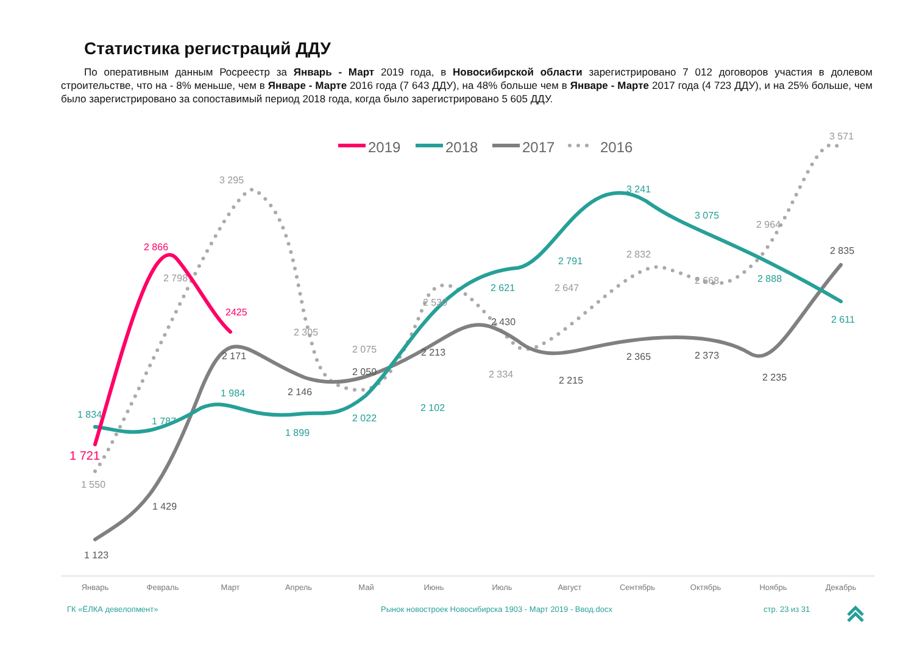Статистика регистраций ДДУ
По оперативным данным Росреестр за Январь - Март 2019 года, в Новосибирской области зарегистрировано 7 012 договоров участия в долевом строительстве, что на - 8% меньше, чем в Январе - Марте 2016 года (7 643 ДДУ), на 48% больше чем в Январе - Марте 2017 года (4 723 ДДУ), и на 25% больше, чем было зарегистрировано за сопоставимый период 2018 года, когда было зарегистрировано 5 605 ДДУ.
2019
2018
2017
2016
2 866
2425
1 721
1 834
1 787
1 984
1 899
2 022
2 102
2 621
2 791
3 241
3 075
2 888
2 611
1 123
1 429
2 171
2 146
2 050
2 213
2 430
2 215
2 365
2 373
2 235
2 835
1 550
2 798
3 295
2 305
2 075
2 530
2 334
2 647
2 832
2 668
2 964
3 571
Январь
Февраль
Март
Апрель
Май
Июнь
Июль
Август
Сентябрь
Октябрь
Ноябрь
Декабрь
ГК «ЁЛКА девелопмент»
Рынок новостроек Новосибирска 1903 - Март 2019 - Ввод.docx
стр. 23 из 31